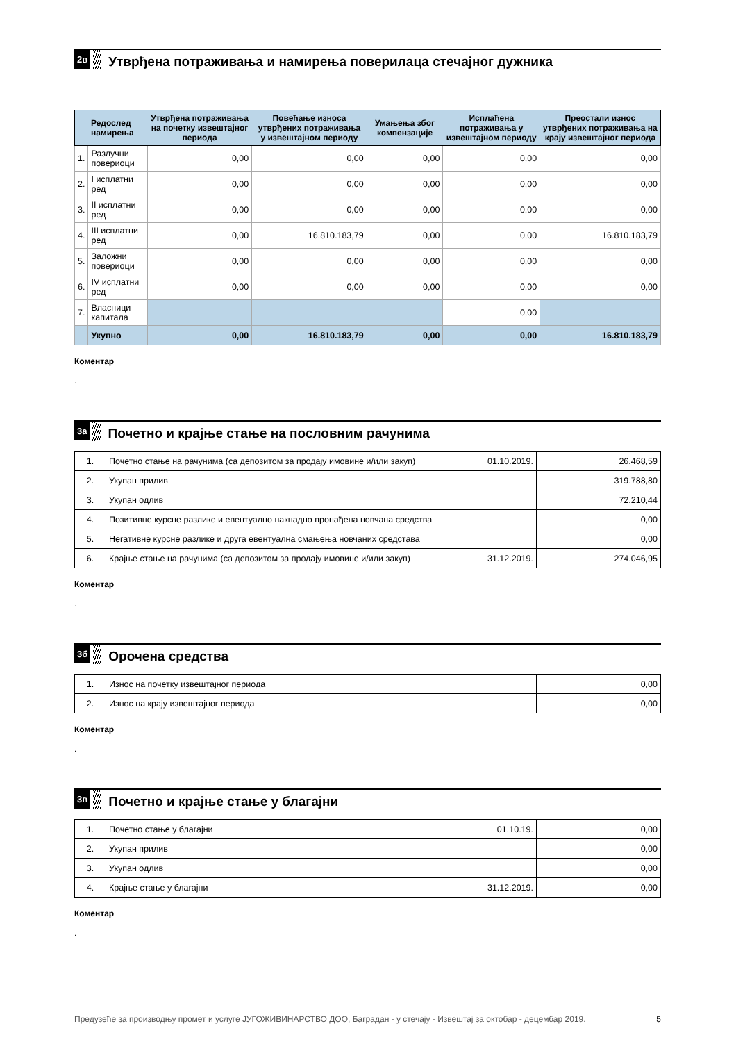2в
Утврђена потраживања и намирења поверилаца стечајног дужника
| | Редослед намирења | Утврђена потраживања на почетку извештајног периода | Повећање износа утврђених потраживања у извештајном периоду | Умањења због компензације | Исплаћена потраживања у извештајном периоду | Преостали износ утврђених потраживања на крају извештајног периода |
| --- | --- | --- | --- | --- | --- | --- |
| 1. | Разлучни повериоци | 0,00 | 0,00 | 0,00 | 0,00 | 0,00 |
| 2. | I исплатни ред | 0,00 | 0,00 | 0,00 | 0,00 | 0,00 |
| 3. | II исплатни ред | 0,00 | 0,00 | 0,00 | 0,00 | 0,00 |
| 4. | III исплатни ред | 0,00 | 16.810.183,79 | 0,00 | 0,00 | 16.810.183,79 |
| 5. | Заложни повериоци | 0,00 | 0,00 | 0,00 | 0,00 | 0,00 |
| 6. | IV исплатни ред | 0,00 | 0,00 | 0,00 | 0,00 | 0,00 |
| 7. | Власници капитала | | | | 0,00 | |
| | Укупно | 0,00 | 16.810.183,79 | 0,00 | 0,00 | 16.810.183,79 |
Коментар
.
3а
Почетно и крајње стање на пословним рачунима
| 1. | Почетно стање на рачунима (са депозитом за продају имовине и/или закуп) | 01.10.2019. | 26.468,59 |
| 2. | Укупан прилив | | 319.788,80 |
| 3. | Укупан одлив | | 72.210,44 |
| 4. | Позитивне курсне разлике и евентуално накнадно пронађена новчана средства | | 0,00 |
| 5. | Негативне курсне разлике и друга евентуална смањења новчаних средстава | | 0,00 |
| 6. | Крајње стање на рачунима (са депозитом за продају имовине и/или закуп) | 31.12.2019. | 274.046,95 |
Коментар
.
3б
Орочена средства
| 1. | Износ на почетку извештајног периода | 0,00 |
| 2. | Износ на крају извештајног периода | 0,00 |
Коментар
.
3в
Почетно и крајње стање у благајни
| 1. | Почетно стање у благајни | 01.10.19. | 0,00 |
| 2. | Укупан прилив | | 0,00 |
| 3. | Укупан одлив | | 0,00 |
| 4. | Крајње стање у благајни | 31.12.2019. | 0,00 |
Коментар
.
Предузеће за производњу промет и услуге ЈУГОЖИВИНАРСТВО ДОО, Баградан - у стечају - Извештај за октобар - децембар 2019. 5